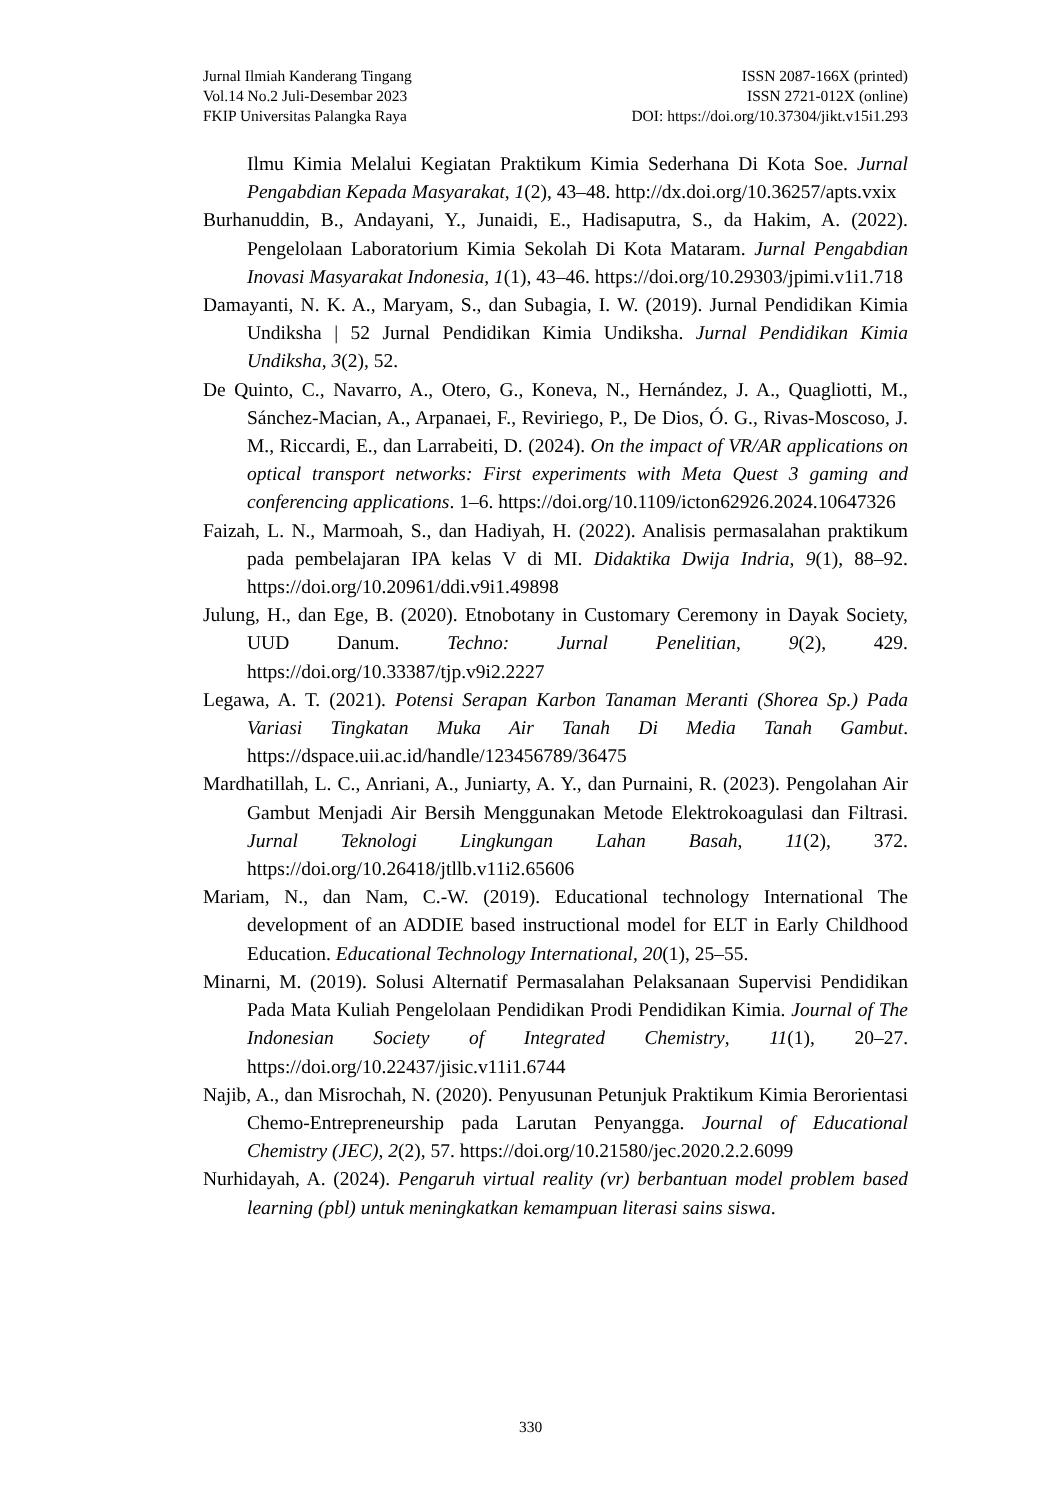Jurnal Ilmiah Kanderang Tingang
Vol.14 No.2 Juli-Desembar 2023
FKIP Universitas Palangka Raya
ISSN 2087-166X (printed)
ISSN 2721-012X (online)
DOI: https://doi.org/10.37304/jikt.v15i1.293
Ilmu Kimia Melalui Kegiatan Praktikum Kimia Sederhana Di Kota Soe. Jurnal Pengabdian Kepada Masyarakat, 1(2), 43–48. http://dx.doi.org/10.36257/apts.vxix
Burhanuddin, B., Andayani, Y., Junaidi, E., Hadisaputra, S., da Hakim, A. (2022). Pengelolaan Laboratorium Kimia Sekolah Di Kota Mataram. Jurnal Pengabdian Inovasi Masyarakat Indonesia, 1(1), 43–46. https://doi.org/10.29303/jpimi.v1i1.718
Damayanti, N. K. A., Maryam, S., dan Subagia, I. W. (2019). Jurnal Pendidikan Kimia Undiksha | 52 Jurnal Pendidikan Kimia Undiksha. Jurnal Pendidikan Kimia Undiksha, 3(2), 52.
De Quinto, C., Navarro, A., Otero, G., Koneva, N., Hernández, J. A., Quagliotti, M., Sánchez-Macian, A., Arpanaei, F., Reviriego, P., De Dios, Ó. G., Rivas-Moscoso, J. M., Riccardi, E., dan Larrabeiti, D. (2024). On the impact of VR/AR applications on optical transport networks: First experiments with Meta Quest 3 gaming and conferencing applications. 1–6. https://doi.org/10.1109/icton62926.2024.10647326
Faizah, L. N., Marmoah, S., dan Hadiyah, H. (2022). Analisis permasalahan praktikum pada pembelajaran IPA kelas V di MI. Didaktika Dwija Indria, 9(1), 88–92. https://doi.org/10.20961/ddi.v9i1.49898
Julung, H., dan Ege, B. (2020). Etnobotany in Customary Ceremony in Dayak Society, UUD Danum. Techno: Jurnal Penelitian, 9(2), 429. https://doi.org/10.33387/tjp.v9i2.2227
Legawa, A. T. (2021). Potensi Serapan Karbon Tanaman Meranti (Shorea Sp.) Pada Variasi Tingkatan Muka Air Tanah Di Media Tanah Gambut. https://dspace.uii.ac.id/handle/123456789/36475
Mardhatillah, L. C., Anriani, A., Juniarty, A. Y., dan Purnaini, R. (2023). Pengolahan Air Gambut Menjadi Air Bersih Menggunakan Metode Elektrokoagulasi dan Filtrasi. Jurnal Teknologi Lingkungan Lahan Basah, 11(2), 372. https://doi.org/10.26418/jtllb.v11i2.65606
Mariam, N., dan Nam, C.-W. (2019). Educational technology International The development of an ADDIE based instructional model for ELT in Early Childhood Education. Educational Technology International, 20(1), 25–55.
Minarni, M. (2019). Solusi Alternatif Permasalahan Pelaksanaan Supervisi Pendidikan Pada Mata Kuliah Pengelolaan Pendidikan Prodi Pendidikan Kimia. Journal of The Indonesian Society of Integrated Chemistry, 11(1), 20–27. https://doi.org/10.22437/jisic.v11i1.6744
Najib, A., dan Misrochah, N. (2020). Penyusunan Petunjuk Praktikum Kimia Berorientasi Chemo-Entrepreneurship pada Larutan Penyangga. Journal of Educational Chemistry (JEC), 2(2), 57. https://doi.org/10.21580/jec.2020.2.2.6099
Nurhidayah, A. (2024). Pengaruh virtual reality (vr) berbantuan model problem based learning (pbl) untuk meningkatkan kemampuan literasi sains siswa.
330